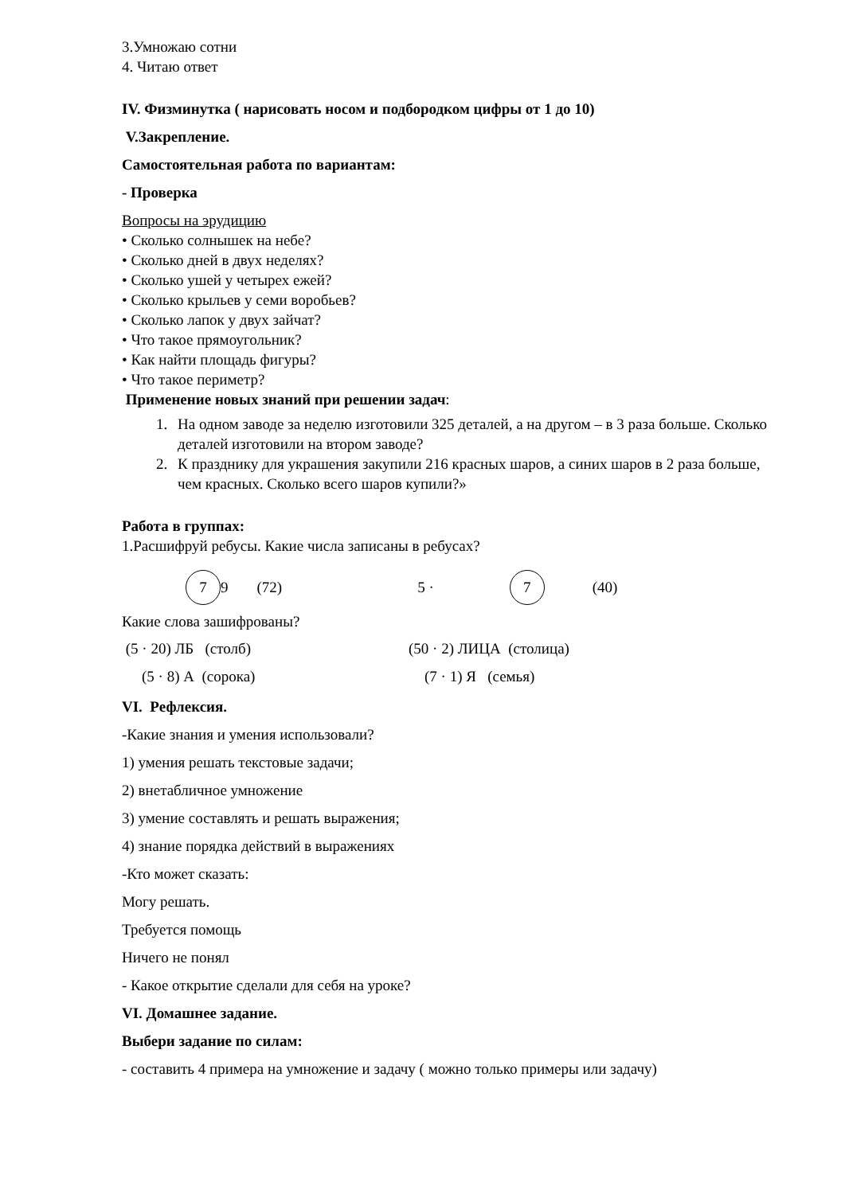3.Умножаю сотни
4. Читаю ответ
IV. Физминутка ( нарисовать носом и подбородком цифры от 1 до 10)
V.Закрепление.
Самостоятельная работа по вариантам:
- Проверка
Вопросы на эрудицию
• Сколько солнышек на небе?
• Сколько дней в двух неделях?
• Сколько ушей у четырех ежей?
• Сколько крыльев у семи воробьев?
• Сколько лапок у двух зайчат?
• Что такое прямоугольник?
• Как найти площадь фигуры?
• Что такое периметр?
Применение новых знаний при решении задач:
1. На одном заводе за неделю изготовили 325 деталей, а на другом – в 3 раза больше. Сколько деталей изготовили на втором заводе?
2. К празднику для украшения закупили 216 красных шаров, а синих шаров в 2 раза больше, чем красных. Сколько всего шаров купили?»
Работа в группах:
1.Расшифруй ребусы. Какие числа записаны в ребусах?
7 9 (72) 5 · 7 (40)
Какие слова зашифрованы?
(5 · 20) ЛБ (столб) (50 · 2) ЛИЦА (столица)
(5 · 8) А (сорока) (7 · 1) Я (семья)
VI. Рефлексия.
-Какие знания и умения использовали?
1) умения решать текстовые задачи;
2) внетабличное умножение
3) умение составлять и решать выражения;
4) знание порядка действий в выражениях
-Кто может сказать:
Могу решать.
Требуется помощь
Ничего не понял
- Какое открытие сделали для себя на уроке?
VI. Домашнее задание.
Выбери задание по силам:
- составить 4 примера на умножение и задачу ( можно только примеры или задачу)